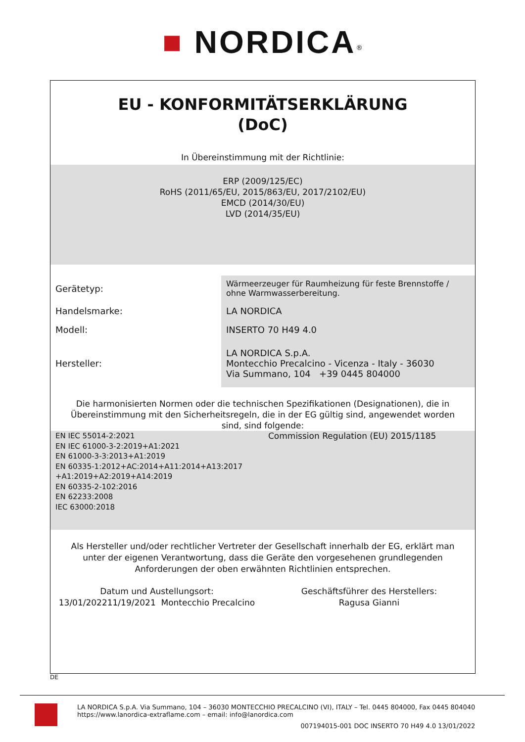■ NORDICA<sup>®</sup>
EU - KONFORMITÄTSERKLÄRUNG
(DoC)
In Übereinstimmung mit der Richtlinie:
ERP (2009/125/EC)
RoHS (2011/65/EU, 2015/863/EU, 2017/2102/EU)
EMCD (2014/30/EU)
LVD (2014/35/EU)
| Gerätetyp: | Wärmeerzeuger für Raumheizung für feste Brennstoffe / ohne Warmwasserbereitung. |
| Handelsmarke: | LA NORDICA |
| Modell: | INSERTO 70 H49 4.0 |
| Hersteller: | LA NORDICA S.p.A. Montecchio Precalcino - Vicenza - Italy - 36030 Via Summano, 104 +39 0445 804000 |
Die harmonisierten Normen oder die technischen Spezifikationen (Designationen), die in Übereinstimmung mit den Sicherheitsregeln, die in der EG gültig sind, angewendet worden sind, sind folgende:
EN IEC 55014-2:2021
EN IEC 61000-3-2:2019+A1:2021
EN 61000-3-3:2013+A1:2019
EN 60335-1:2012+AC:2014+A11:2014+A13:2017
+A1:2019+A2:2019+A14:2019
EN 60335-2-102:2016
EN 62233:2008
IEC 63000:2018
Commission Regulation (EU) 2015/1185
Als Hersteller und/oder rechtlicher Vertreter der Gesellschaft innerhalb der EG, erklärt man unter der eigenen Verantwortung, dass die Geräte den vorgesehenen grundlegenden Anforderungen der oben erwähnten Richtlinien entsprechen.
Datum und Austellungsort:
13/01/202211/19/2021 Montecchio Precalcino
Geschäftsführer des Herstellers:
Ragusa Gianni
DE
LA NORDICA S.p.A. Via Summano, 104 – 36030 MONTECCHIO PRECALCINO (VI), ITALY – Tel. 0445 804000, Fax 0445 804040
https://www.lanordica-extraflame.com – email: info@lanordica.com
007194015-001 DOC INSERTO 70 H49 4.0 13/01/2022